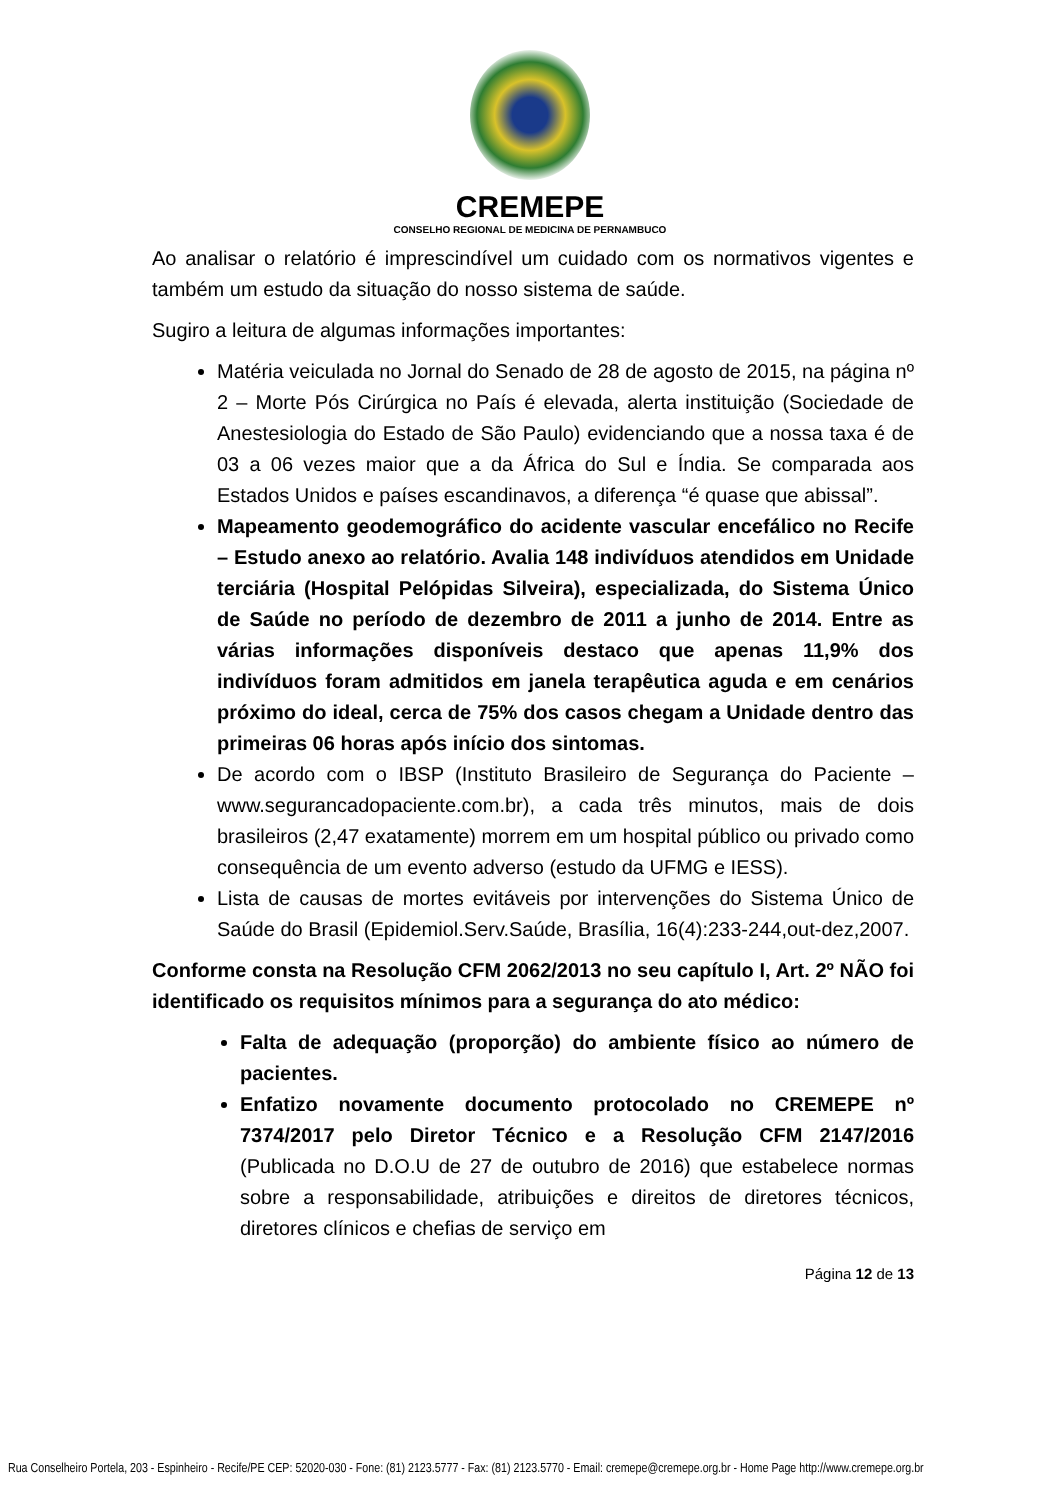CREMEPE
CONSELHO REGIONAL DE MEDICINA DE PERNAMBUCO
Ao analisar o relatório é imprescindível um cuidado com os normativos vigentes e também um estudo da situação do nosso sistema de saúde.
Sugiro a leitura de algumas informações importantes:
Matéria veiculada no Jornal do Senado de 28 de agosto de 2015, na página nº 2 – Morte Pós Cirúrgica no País é elevada, alerta instituição (Sociedade de Anestesiologia do Estado de São Paulo) evidenciando que a nossa taxa é de 03 a 06 vezes maior que a da África do Sul e Índia. Se comparada aos Estados Unidos e países escandinavos, a diferença “é quase que abissal”.
Mapeamento geodemográfico do acidente vascular encefálico no Recife – Estudo anexo ao relatório. Avalia 148 indivíduos atendidos em Unidade terciária (Hospital Pelópidas Silveira), especializada, do Sistema Único de Saúde no período de dezembro de 2011 a junho de 2014. Entre as várias informações disponíveis destaco que apenas 11,9% dos indivíduos foram admitidos em janela terapêutica aguda e em cenários próximo do ideal, cerca de 75% dos casos chegam a Unidade dentro das primeiras 06 horas após início dos sintomas.
De acordo com o IBSP (Instituto Brasileiro de Segurança do Paciente – www.segurancadopaciente.com.br), a cada três minutos, mais de dois brasileiros (2,47 exatamente) morrem em um hospital público ou privado como consequência de um evento adverso (estudo da UFMG e IESS).
Lista de causas de mortes evitáveis por intervenções do Sistema Único de Saúde do Brasil (Epidemiol.Serv.Saúde, Brasília, 16(4):233-244,out-dez,2007.
Conforme consta na Resolução CFM 2062/2013 no seu capítulo I, Art. 2º NÃO foi identificado os requisitos mínimos para a segurança do ato médico:
Falta de adequação (proporção) do ambiente físico ao número de pacientes.
Enfatizo novamente documento protocolado no CREMEPE nº 7374/2017 pelo Diretor Técnico e a Resolução CFM 2147/2016 (Publicada no D.O.U de 27 de outubro de 2016) que estabelece normas sobre a responsabilidade, atribuições e direitos de diretores técnicos, diretores clínicos e chefias de serviço em
Página 12 de 13
Rua Conselheiro Portela, 203 - Espinheiro - Recife/PE CEP: 52020-030 - Fone: (81) 2123.5777 - Fax: (81) 2123.5770 - Email: cremepe@cremepe.org.br - Home Page http://www.cremepe.org.br